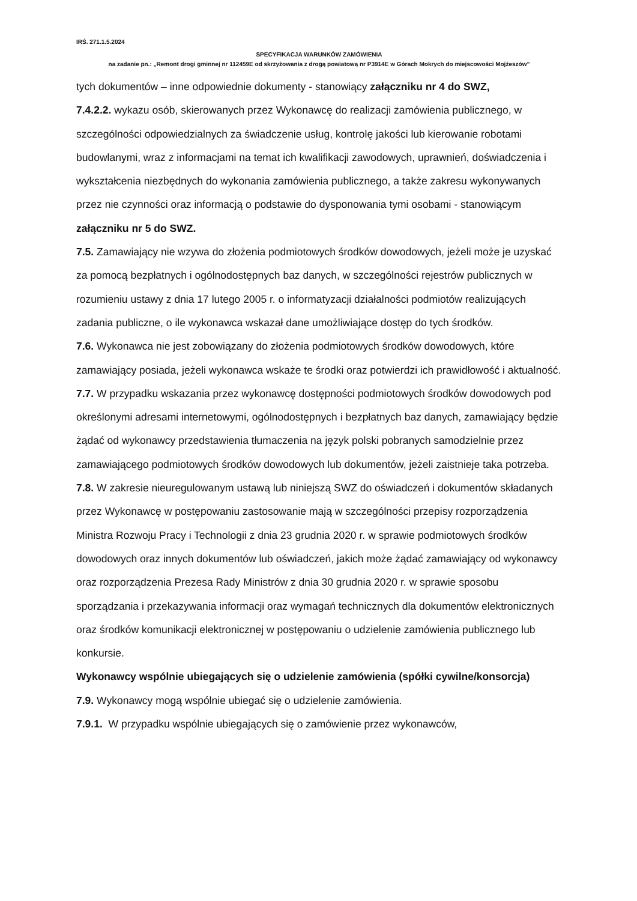IRŚ. 271.1.5.2024
SPECYFIKACJA WARUNKÓW ZAMÓWIENIA
na zadanie pn.: „Remont drogi gminnej nr 112459E od skrzyżowania z drogą powiatową nr P3914E w Górach Mokrych do miejscowości Mojżeszów”
tych dokumentów – inne odpowiednie dokumenty - stanowiący załączniku nr 4 do SWZ,
7.4.2.2. wykazu osób, skierowanych przez Wykonawcę do realizacji zamówienia publicznego, w szczególności odpowiedzialnych za świadczenie usług, kontrolę jakości lub kierowanie robotami budowlanymi, wraz z informacjami na temat ich kwalifikacji zawodowych, uprawnień, doświadczenia i wykształcenia niezbędnych do wykonania zamówienia publicznego, a także zakresu wykonywanych przez nie czynności oraz informacją o podstawie do dysponowania tymi osobami - stanowiącym załączniku nr 5 do SWZ.
7.5. Zamawiający nie wzywa do złożenia podmiotowych środków dowodowych, jeżeli może je uzyskać za pomocą bezpłatnych i ogólnodostępnych baz danych, w szczególności rejestrów publicznych w rozumieniu ustawy z dnia 17 lutego 2005 r. o informatyzacji działalności podmiotów realizujących zadania publiczne, o ile wykonawca wskazał dane umożliwiające dostęp do tych środków.
7.6. Wykonawca nie jest zobowiązany do złożenia podmiotowych środków dowodowych, które zamawiający posiada, jeżeli wykonawca wskaże te środki oraz potwierdzi ich prawidłowość i aktualność.
7.7. W przypadku wskazania przez wykonawcę dostępności podmiotowych środków dowodowych pod określonymi adresami internetowymi, ogólnodostępnych i bezpłatnych baz danych, zamawiający będzie żądać od wykonawcy przedstawienia tłumaczenia na język polski pobranych samodzielnie przez zamawiającego podmiotowych środków dowodowych lub dokumentów, jeżeli zaistnieje taka potrzeba.
7.8. W zakresie nieuregulowanym ustawą lub niniejszą SWZ do oświadczeń i dokumentów składanych przez Wykonawcę w postępowaniu zastosowanie mają w szczególności przepisy rozporządzenia Ministra Rozwoju Pracy i Technologii z dnia 23 grudnia 2020 r. w sprawie podmiotowych środków dowodowych oraz innych dokumentów lub oświadczeń, jakich może żądać zamawiający od wykonawcy oraz rozporządzenia Prezesa Rady Ministrów z dnia 30 grudnia 2020 r. w sprawie sposobu sporządzania i przekazywania informacji oraz wymagań technicznych dla dokumentów elektronicznych oraz środków komunikacji elektronicznej w postępowaniu o udzielenie zamówienia publicznego lub konkursie.
Wykonawcy wspólnie ubiegających się o udzielenie zamówienia (spółki cywilne/konsorcja)
7.9. Wykonawcy mogą wspólnie ubiegać się o udzielenie zamówienia.
7.9.1. W przypadku wspólnie ubiegających się o zamówienie przez wykonawców,